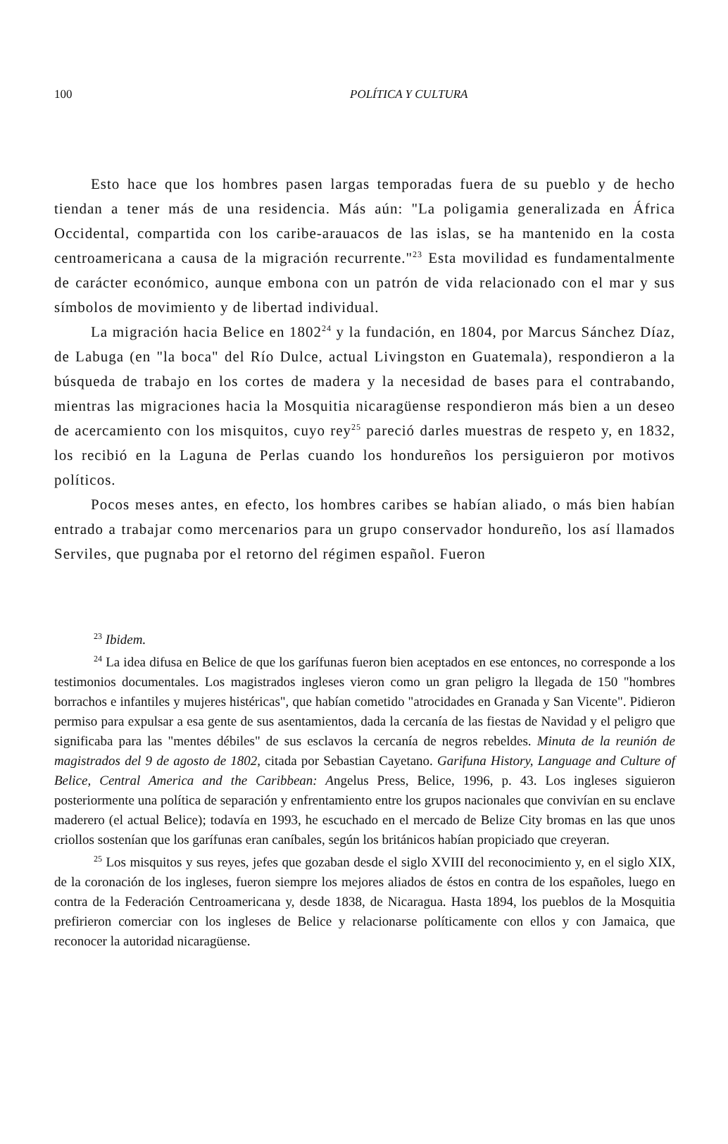100 POLÍTICA Y CULTURA
Esto hace que los hombres pasen largas temporadas fuera de su pueblo y de hecho tiendan a tener más de una residencia. Más aún: "La poligamia generalizada en África Occidental, compartida con los caribe-arauacos de las islas, se ha mantenido en la costa centroamericana a causa de la migración recurrente."<sup>23</sup> Esta movilidad es fundamentalmente de carácter económico, aunque embona con un patrón de vida relacionado con el mar y sus símbolos de movimiento y de libertad individual.
La migración hacia Belice en 1802<sup>24</sup> y la fundación, en 1804, por Marcus Sánchez Díaz, de Labuga (en "la boca" del Río Dulce, actual Livingston en Guatemala), respondieron a la búsqueda de trabajo en los cortes de madera y la necesidad de bases para el contrabando, mientras las migraciones hacia la Mosquitia nicaragüense respondieron más bien a un deseo de acercamiento con los misquitos, cuyo rey<sup>25</sup> pareció darles muestras de respeto y, en 1832, los recibió en la Laguna de Perlas cuando los hondureños los persiguieron por motivos políticos.
Pocos meses antes, en efecto, los hombres caribes se habían aliado, o más bien habían entrado a trabajar como mercenarios para un grupo conservador hondureño, los así llamados Serviles, que pugnaba por el retorno del régimen español. Fueron
<sup>23</sup> Ibidem.
<sup>24</sup> La idea difusa en Belice de que los garífunas fueron bien aceptados en ese entonces, no corresponde a los testimonios documentales. Los magistrados ingleses vieron como un gran peligro la llegada de 150 "hombres borrachos e infantiles y mujeres histéricas", que habían cometido "atrocidades en Granada y San Vicente". Pidieron permiso para expulsar a esa gente de sus asentamientos, dada la cercanía de las fiestas de Navidad y el peligro que significaba para las "mentes débiles" de sus esclavos la cercanía de negros rebeldes. Minuta de la reunión de magistrados del 9 de agosto de 1802, citada por Sebastian Cayetano. Garifuna History, Language and Culture of Belice, Central America and the Caribbean: Angelus Press, Belice, 1996, p. 43. Los ingleses siguieron posteriormente una política de separación y enfrentamiento entre los grupos nacionales que convivían en su enclave maderero (el actual Belice); todavía en 1993, he escuchado en el mercado de Belize City bromas en las que unos criollos sostenían que los garífunas eran caníbales, según los británicos habían propiciado que creyeran.
<sup>25</sup> Los misquitos y sus reyes, jefes que gozaban desde el siglo XVIII del reconocimiento y, en el siglo XIX, de la coronación de los ingleses, fueron siempre los mejores aliados de éstos en contra de los españoles, luego en contra de la Federación Centroamericana y, desde 1838, de Nicaragua. Hasta 1894, los pueblos de la Mosquitia prefirieron comerciar con los ingleses de Belice y relacionarse políticamente con ellos y con Jamaica, que reconocer la autoridad nicaragüense.